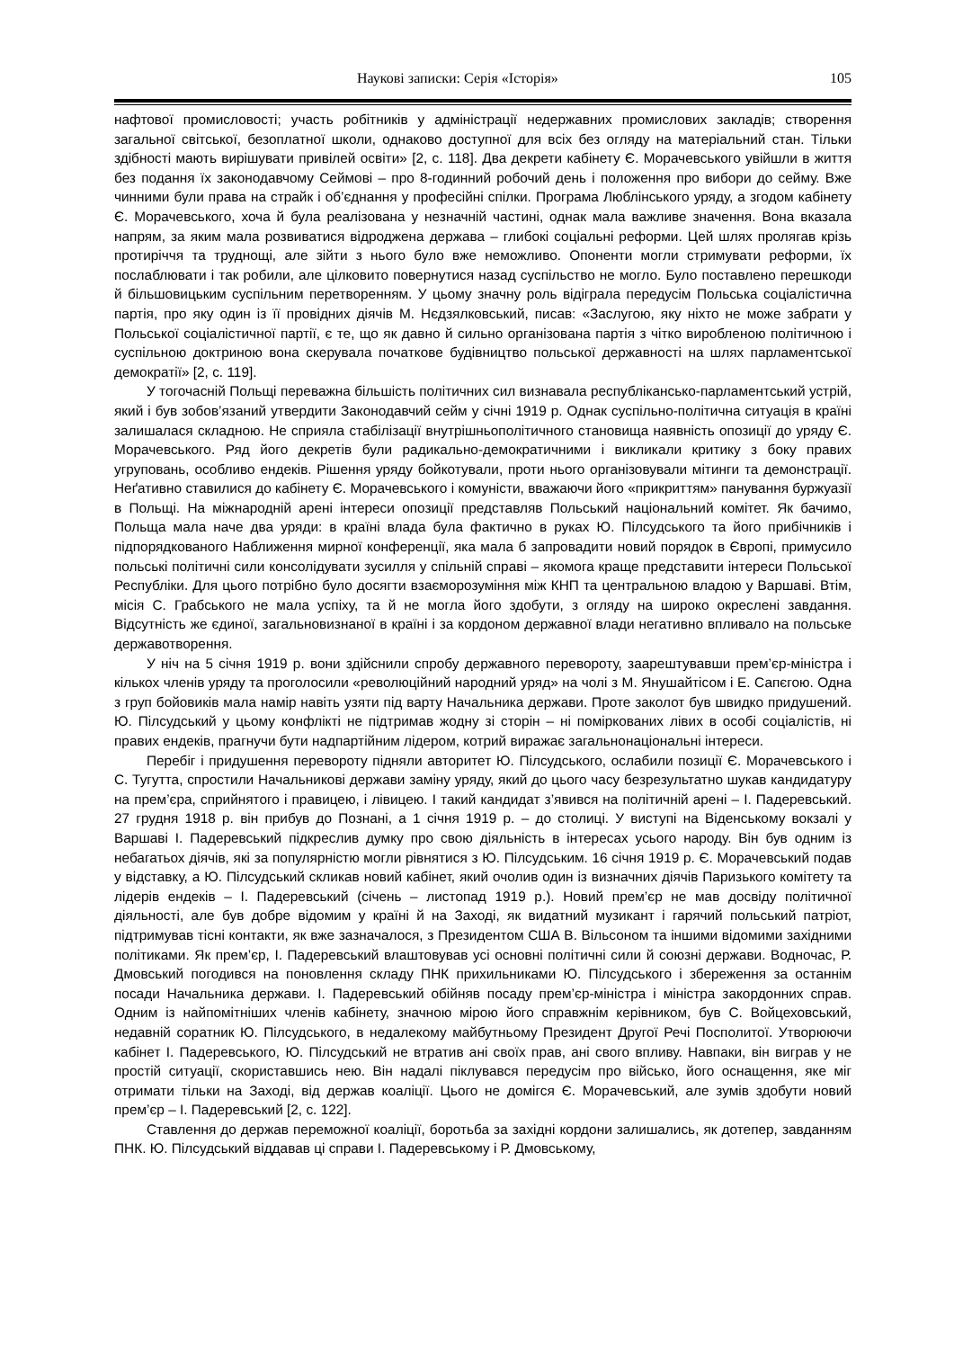Наукові записки: Серія «Історія» 105
нафтової промисловості; участь робітників у адміністрації недержавних промислових закладів; створення загальної світської, безоплатної школи, однаково доступної для всіх без огляду на матеріальний стан. Тільки здібності мають вирішувати привілей освіти» [2, с. 118]. Два декрети кабінету Є. Морачевського увійшли в життя без подання їх законодавчому Сеймові – про 8-годинний робочий день і положення про вибори до сейму. Вже чинними були права на страйк і об’єднання у професійні спілки. Програма Люблінського уряду, а згодом кабінету Є. Морачевського, хоча й була реалізована у незначній частині, однак мала важливе значення. Вона вказала напрям, за яким мала розвиватися відроджена держава – глибокі соціальні реформи. Цей шлях пролягав крізь протиріччя та труднощі, але зійти з нього було вже неможливо. Опоненти могли стримувати реформи, їх послаблювати і так робили, але цілковито повернутися назад суспільство не могло. Було поставлено перешкоди й більшовицьким суспільним перетворенням. У цьому значну роль відіграла передусім Польська соціалістична партія, про яку один із її провідних діячів М. Нєдзялковський, писав: «Заслугою, яку ніхто не може забрати у Польської соціалістичної партії, є те, що як давно й сильно організована партія з чітко виробленою політичною і суспільною доктриною вона скерувала початкове будівництво польської державності на шлях парламентської демократії» [2, с. 119].
У тогочасній Польщі переважна більшість політичних сил визнавала республікансько-парламентський устрій, який і був зобов’язаний утвердити Законодавчий сейм у січні 1919 р. Однак суспільно-політична ситуація в країні залишалася складною. Не сприяла стабілізації внутрішньополітичного становища наявність опозиції до уряду Є. Морачевського. Ряд його декретів були радикально-демократичними і викликали критику з боку правих угруповань, особливо ендеків. Рішення уряду бойкотували, проти нього організовували мітинги та демонстрації. Неґативно ставилися до кабінету Є. Морачевського і комуністи, вважаючи його «прикриттям» панування буржуазії в Польщі. На міжнародній арені інтереси опозиції представляв Польський національний комітет. Як бачимо, Польща мала наче два уряди: в країні влада була фактично в руках Ю. Пілсудського та його прибічників і підпорядкованого Наближення мирної конференції, яка мала б запровадити новий порядок в Європі, примусило польські політичні сили консолідувати зусилля у спільній справі – якомога краще представити інтереси Польської Республіки. Для цього потрібно було досягти взаєморозуміння між КНП та центральною владою у Варшаві. Втім, місія С. Грабського не мала успіху, та й не могла його здобути, з огляду на широко окреслені завдання. Відсутність же єдиної, загальновизнаної в країні і за кордоном державної влади негативно впливало на польське державотворення.
У ніч на 5 січня 1919 р. вони здійснили спробу державного перевороту, заарештувавши прем’єр-міністра і кількох членів уряду та проголосили «революційний народний уряд» на чолі з М. Янушайтісом і Е. Сапєгою. Одна з груп бойовиків мала намір навіть узяти під варту Начальника держави. Проте заколот був швидко придушений. Ю. Пілсудський у цьому конфлікті не підтримав жодну зі сторін – ні поміркованих лівих в особі соціалістів, ні правих ендеків, прагнучи бути надпартійним лідером, котрий виражає загальнонаціональні інтереси.
Перебіг і придушення перевороту підняли авторитет Ю. Пілсудського, ослабили позиції Є. Морачевського і С. Тугутта, спростили Начальникові держави заміну уряду, який до цього часу безрезультатно шукав кандидатуру на прем’єра, сприйнятого і правицею, і лівицею. І такий кандидат з’явився на політичній арені – І. Падеревський. 27 грудня 1918 р. він прибув до Познані, а 1 січня 1919 р. – до столиці. У виступі на Віденському вокзалі у Варшаві І. Падеревський підкреслив думку про свою діяльність в інтересах усього народу. Він був одним із небагатьох діячів, які за популярністю могли рівнятися з Ю. Пілсудським. 16 січня 1919 р. Є. Морачевський подав у відставку, а Ю. Пілсудський скликав новий кабінет, який очолив один із визначних діячів Паризького комітету та лідерів ендеків – І. Падеревський (січень – листопад 1919 р.). Новий прем’єр не мав досвіду політичної діяльності, але був добре відомим у країні й на Заході, як видатний музикант і гарячий польський патріот, підтримував тісні контакти, як вже зазначалося, з Президентом США В. Вільсоном та іншими відомими західними політиками. Як прем’єр, І. Падеревський влаштовував усі основні політичні сили й союзні держави. Водночас, Р. Дмовський погодився на поновлення складу ПНК прихильниками Ю. Пілсудського і збереження за останнім посади Начальника держави. І. Падеревський обійняв посаду прем’єр-міністра і міністра закордонних справ. Одним із найпомітніших членів кабінету, значною мірою його справжнім керівником, був С. Войцеховський, недавній соратник Ю. Пілсудського, в недалекому майбутньому Президент Другої Речі Посполитої. Утворюючи кабінет І. Падеревського, Ю. Пілсудський не втратив ані своїх прав, ані свого впливу. Навпаки, він виграв у не простій ситуації, скориставшись нею. Він надалі піклувався передусім про військо, його оснащення, яке міг отримати тільки на Заході, від держав коаліції. Цього не домігся Є. Морачевський, але зумів здобути новий прем’єр – І. Падеревський [2, с. 122].
Ставлення до держав переможної коаліції, боротьба за західні кордони залишались, як дотепер, завданням ПНК. Ю. Пілсудський віддавав ці справи І. Падеревському і Р. Дмовському,